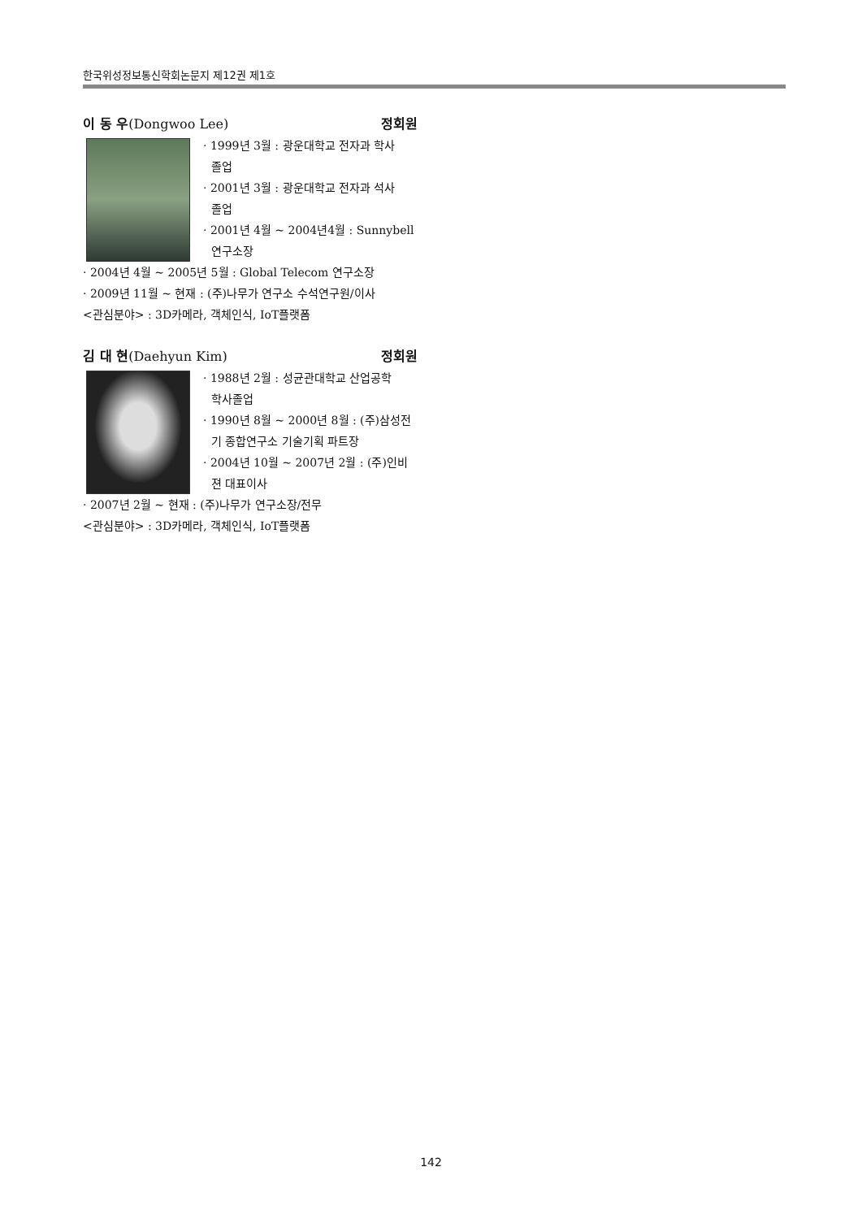한국위성정보통신학회논문지 제12권 제1호
이 동 우(Dongwoo Lee) 정회원
· 1999년 3월 : 광운대학교 전자과 학사
졸업
· 2001년 3월 : 광운대학교 전자과 석사
졸업
· 2001년 4월 ~ 2004년4월 : Sunnybell
연구소장
· 2004년 4월 ~ 2005년 5월 : Global Telecom 연구소장
· 2009년 11월 ~ 현재 : (주)나무가 연구소 수석연구원/이사
<관심분야> : 3D카메라, 객체인식, IoT플랫폼
김 대 현(Daehyun Kim) 정회원
· 1988년 2월 : 성균관대학교 산업공학
학사졸업
· 1990년 8월 ~ 2000년 8월 : (주)삼성전
기 종합연구소 기술기획 파트장
· 2004년 10월 ~ 2007년 2월 : (주)인비
젼 대표이사
· 2007년 2월 ~ 현재 : (주)나무가 연구소장/전무
<관심분야> : 3D카메라, 객체인식, IoT플랫폼
142